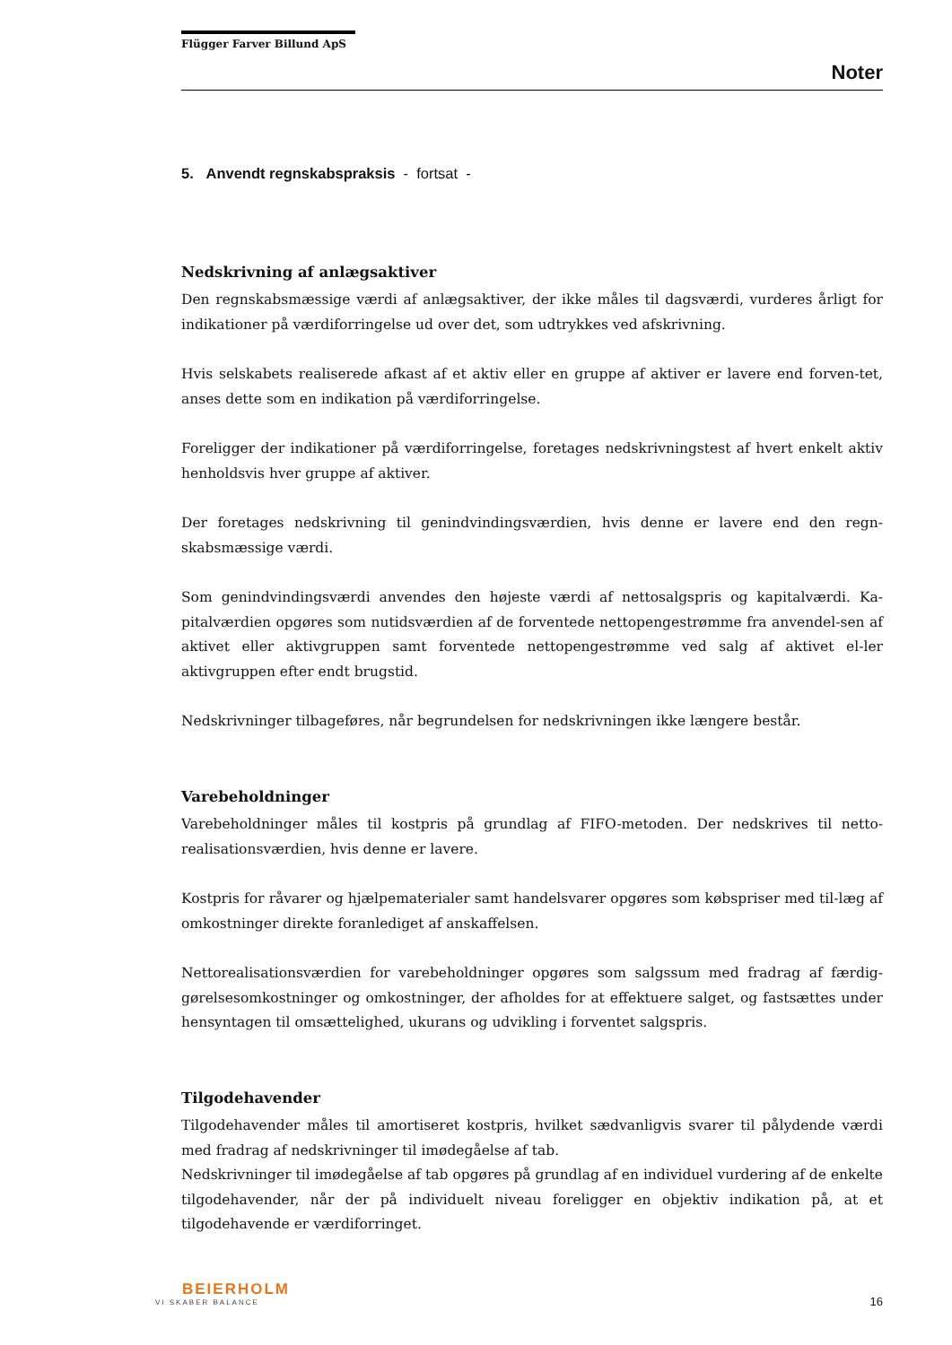Flügger Farver Billund ApS
Noter
5. Anvendt regnskabspraksis - fortsat -
Nedskrivning af anlægsaktiver
Den regnskabsmæssige værdi af anlægsaktiver, der ikke måles til dagsværdi, vurderes årligt for indikationer på værdiforringelse ud over det, som udtrykkes ved afskrivning.
Hvis selskabets realiserede afkast af et aktiv eller en gruppe af aktiver er lavere end forven-tet, anses dette som en indikation på værdiforringelse.
Foreligger der indikationer på værdiforringelse, foretages nedskrivningstest af hvert enkelt aktiv henholdsvis hver gruppe af aktiver.
Der foretages nedskrivning til genindvindingsværdien, hvis denne er lavere end den regn-skabsmæssige værdi.
Som genindvindingsværdi anvendes den højeste værdi af nettosalgspris og kapitalværdi. Ka-pitalværdien opgøres som nutidsværdien af de forventede nettopengestrømme fra anvendel-sen af aktivet eller aktivgruppen samt forventede nettopengestrømme ved salg af aktivet el-ler aktivgruppen efter endt brugstid.
Nedskrivninger tilbageføres, når begrundelsen for nedskrivningen ikke længere består.
Varebeholdninger
Varebeholdninger måles til kostpris på grundlag af FIFO-metoden. Der nedskrives til netto-realisationsværdien, hvis denne er lavere.
Kostpris for råvarer og hjælpematerialer samt handelsvarer opgøres som købspriser med til-læg af omkostninger direkte foranlediget af anskaffelsen.
Nettorealisationsværdien for varebeholdninger opgøres som salgssum med fradrag af færdig-gørelsesomkostninger og omkostninger, der afholdes for at effektuere salget, og fastsættes under hensyntagen til omsættelighed, ukurans og udvikling i forventet salgspris.
Tilgodehavender
Tilgodehavender måles til amortiseret kostpris, hvilket sædvanligvis svarer til pålydende værdi med fradrag af nedskrivninger til imødegåelse af tab.
Nedskrivninger til imødegåelse af tab opgøres på grundlag af en individuel vurdering af de enkelte tilgodehavender, når der på individuelt niveau foreligger en objektiv indikation på, at et tilgodehavende er værdiforringet.
BEIERHOLM
VI SKABER BALANCE
16